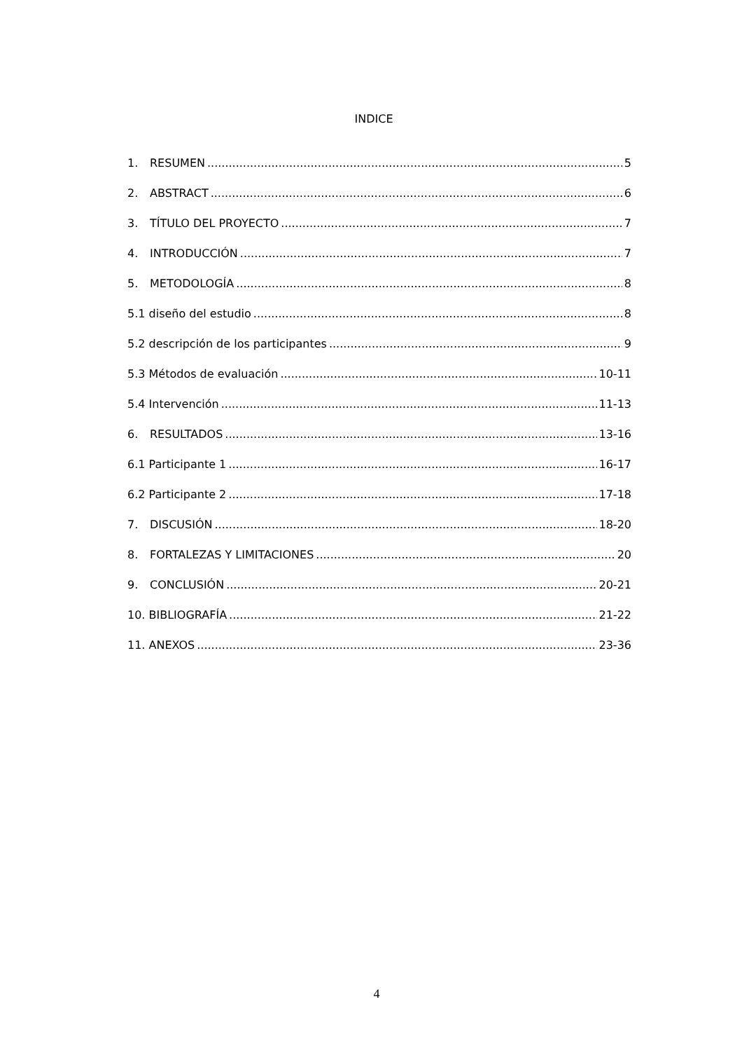INDICE
1. RESUMEN 5
2. ABSTRACT 6
3. TÍTULO DEL PROYECTO 7
4. INTRODUCCIÓN 7
5. METODOLOGÍA 8
5.1 diseño del estudio 8
5.2 descripción de los participantes 9
5.3 Métodos de evaluación 10-11
5.4 Intervención 11-13
6. RESULTADOS 13-16
6.1 Participante 1 16-17
6.2 Participante 2 17-18
7. DISCUSIÓN 18-20
8. FORTALEZAS Y LIMITACIONES 20
9. CONCLUSIÓN 20-21
10. BIBLIOGRAFÍA 21-22
11. ANEXOS 23-36
4